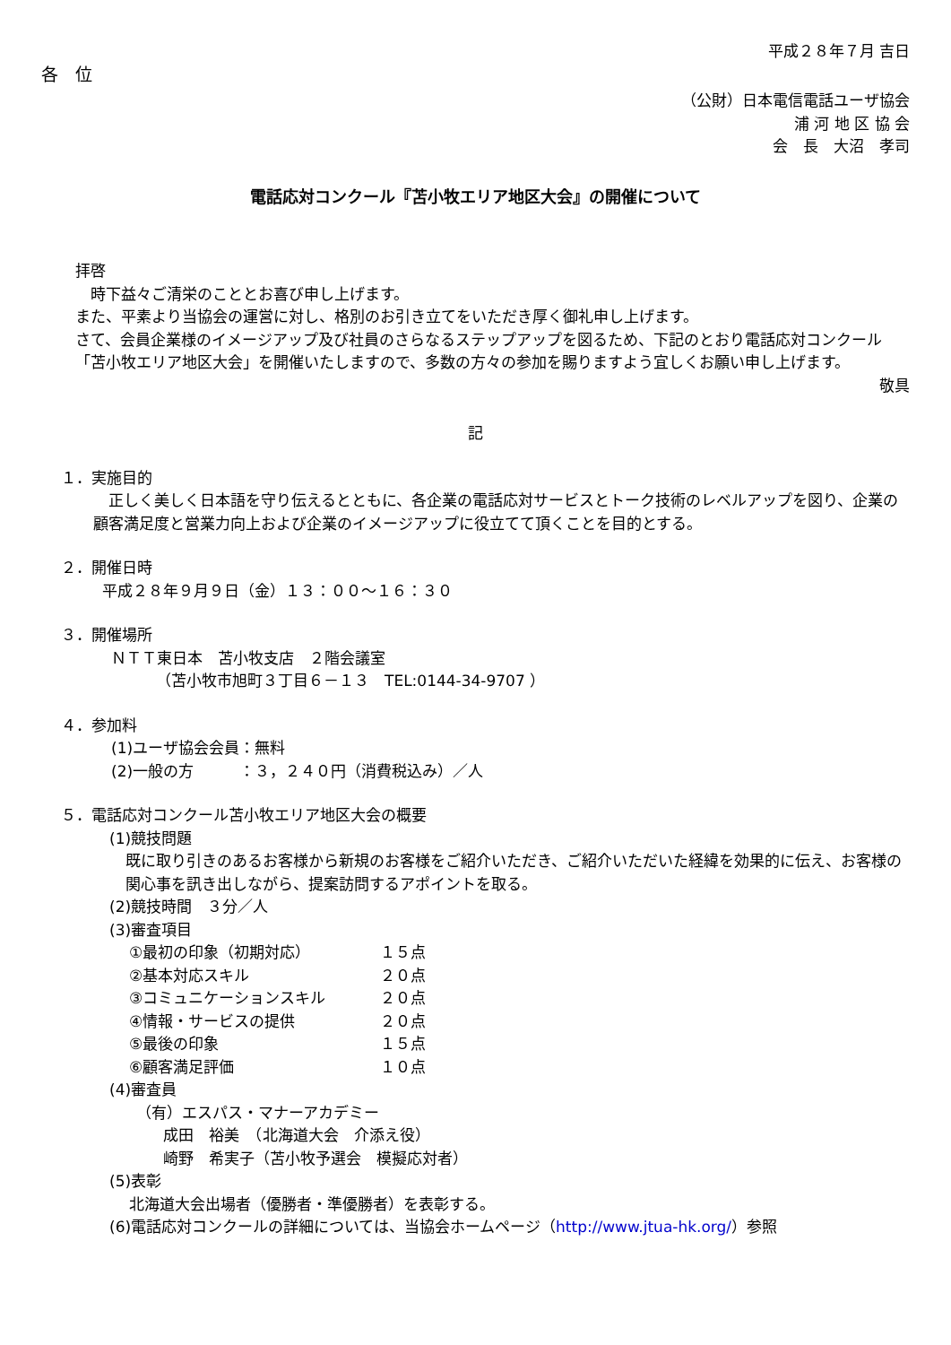平成２８年７月 吉日
各　位
（公財）日本電信電話ユーザ協会
浦 河 地 区 協 会
会　長　大沼　孝司
電話応対コンクール『苫小牧エリア地区大会』の開催について
拝啓
　時下益々ご清栄のこととお喜び申し上げます。
また、平素より当協会の運営に対し、格別のお引き立てをいただき厚く御礼申し上げます。
さて、会員企業様のイメージアップ及び社員のさらなるステップアップを図るため、下記のとおり電話応対コンクール「苫小牧エリア地区大会」を開催いたしますので、多数の方々の参加を賜りますよう宜しくお願い申し上げます。
敬具
記
１．実施目的
　正しく美しく日本語を守り伝えるとともに、各企業の電話応対サービスとトーク技術のレベルアップを図り、企業の顧客満足度と営業力向上および企業のイメージアップに役立てて頂くことを目的とする。
２．開催日時
平成２８年９月９日（金）１３：００～１６：３０
３．開催場所
ＮＴＴ東日本　苫小牧支店　２階会議室
（苫小牧市旭町３丁目６－１３　TEL:0144-34-9707 ）
４．参加料
(1)ユーザ協会会員：無料
(2)一般の方　　　：３，２４０円（消費税込み）／人
５．電話応対コンクール苫小牧エリア地区大会の概要
(1)競技問題
既に取り引きのあるお客様から新規のお客様をご紹介いただき、ご紹介いただいた経緯を効果的に伝え、お客様の関心事を訊き出しながら、提案訪問するアポイントを取る。
(2)競技時間　３分／人
(3)審査項目
| ①最初の印象（初期対応） | １５点 |
| ②基本対応スキル | ２０点 |
| ③コミュニケーションスキル | ２０点 |
| ④情報・サービスの提供 | ２０点 |
| ⑤最後の印象 | １５点 |
| ⑥顧客満足評価 | １０点 |
(4)審査員
（有）エスパス・マナーアカデミー
成田　裕美　（北海道大会　介添え役）
崎野　希実子（苫小牧予選会　模擬応対者）
(5)表彰
北海道大会出場者（優勝者・準優勝者）を表彰する。
(6)電話応対コンクールの詳細については、当協会ホームページ（http://www.jtua-hk.org/）参照